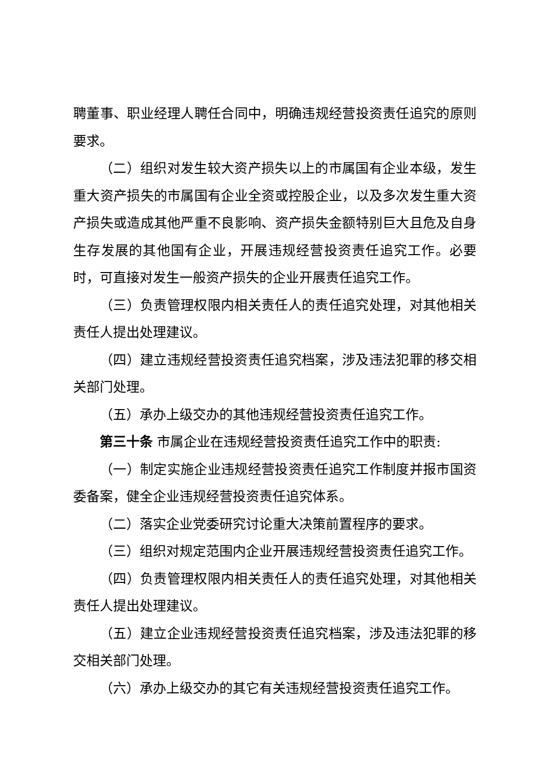聘董事、职业经理人聘任合同中，明确违规经营投资责任追究的原则要求。
（二）组织对发生较大资产损失以上的市属国有企业本级，发生重大资产损失的市属国有企业全资或控股企业，以及多次发生重大资产损失或造成其他严重不良影响、资产损失金额特别巨大且危及自身生存发展的其他国有企业，开展违规经营投资责任追究工作。必要时，可直接对发生一般资产损失的企业开展责任追究工作。
（三）负责管理权限内相关责任人的责任追究处理，对其他相关责任人提出处理建议。
（四）建立违规经营投资责任追究档案，涉及违法犯罪的移交相关部门处理。
（五）承办上级交办的其他违规经营投资责任追究工作。
第三十条 市属企业在违规经营投资责任追究工作中的职责:
（一）制定实施企业违规经营投资责任追究工作制度并报市国资委备案，健全企业违规经营投资责任追究体系。
（二）落实企业党委研究讨论重大决策前置程序的要求。
（三）组织对规定范围内企业开展违规经营投资责任追究工作。
（四）负责管理权限内相关责任人的责任追究处理，对其他相关责任人提出处理建议。
（五）建立企业违规经营投资责任追究档案，涉及违法犯罪的移交相关部门处理。
（六）承办上级交办的其它有关违规经营投资责任追究工作。